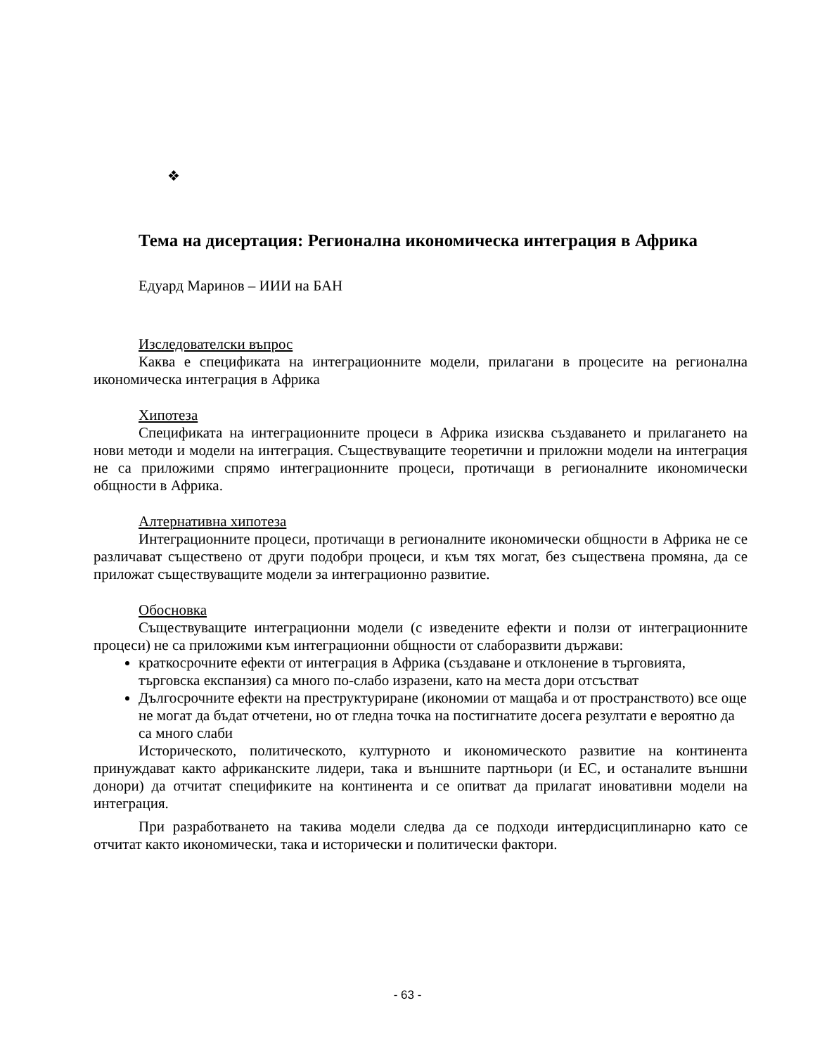❖
Тема на дисертация: Регионална икономическа интеграция в Африка
Едуард Маринов – ИИИ на БАН
Изследователски въпрос
Каква е спецификата на интеграционните модели, прилагани в процесите на регионална икономическа интеграция в Африка
Хипотеза
Спецификата на интеграционните процеси в Африка изисква създаването и прилагането на нови методи и модели на интеграция. Съществуващите теоретични и приложни модели на интеграция не са приложими спрямо интеграционните процеси, протичащи в регионалните икономически общности в Африка.
Алтернативна хипотеза
Интеграционните процеси, протичащи в регионалните икономически общности в Африка не се различават съществено от други подобри процеси, и към тях могат, без съществена промяна, да се приложат съществуващите модели за интеграционно развитие.
Обосновка
Съществуващите интеграционни модели (с изведените ефекти и ползи от интеграционните процеси) не са приложими към интеграционни общности от слаборазвити държави:
краткосрочните ефекти от интеграция в Африка (създаване и отклонение в търговията, търговска експанзия) са много по-слабо изразени, като на места дори отсъстват
Дългосрочните ефекти на преструктуриране (икономии от мащаба и от пространството) все още не могат да бъдат отчетени, но от гледна точка на постигнатите досега резултати е вероятно да са много слаби
Историческото, политическото, културното и икономическото развитие на континента принуждават както африканските лидери, така и външните партньори (и ЕС, и останалите външни донори) да отчитат спецификите на континента и се опитват да прилагат иновативни модели на интеграция.
При разработването на такива модели следва да се подходи интердисциплинарно като се отчитат както икономически, така и исторически и политически фактори.
- 63 -